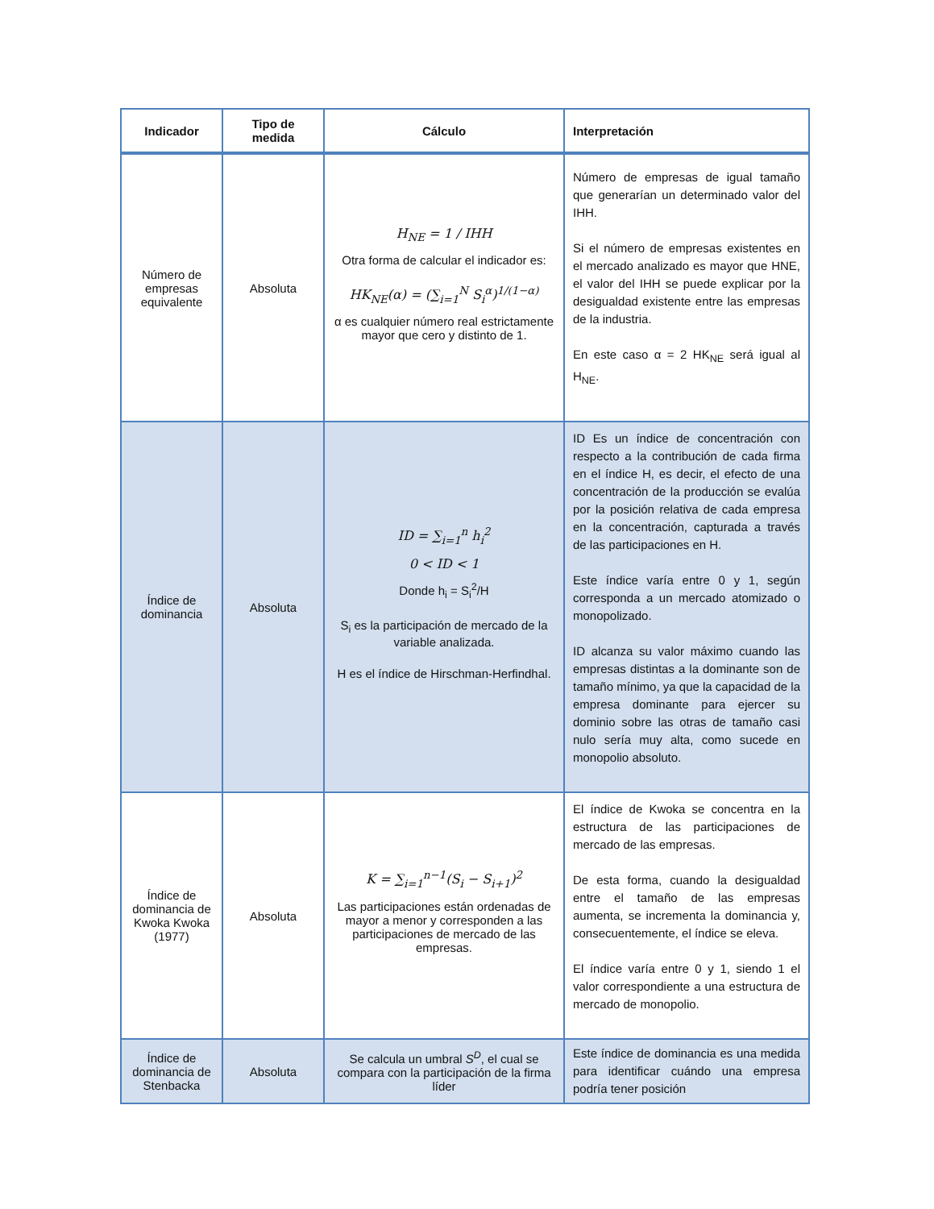| Indicador | Tipo de medida | Cálculo | Interpretación |
| --- | --- | --- | --- |
| Número de empresas equivalente | Absoluta | H<sub>NE</sub> = 1 / IHH Otra forma de calcular el indicador es: HK<sub>NE</sub>(α) = (∑<sub>i=1</sub><sup>N</sup> S<sub>i</sub><sup>α</sup>)<sup>1/(1−α)</sup> α es cualquier número real estrictamente mayor que cero y distinto de 1. | Número de empresas de igual tamaño que generarían un determinado valor del IHH. Si el número de empresas existentes en el mercado analizado es mayor que HNE, el valor del IHH se puede explicar por la desigualdad existente entre las empresas de la industria. En este caso α = 2 HK<sub>NE</sub> será igual al H<sub>NE</sub>. |
| Índice de dominancia | Absoluta | ID = ∑<sub>i=1</sub><sup>n</sup> h<sub>i</sub><sup>2</sup> 0 < ID < 1 Donde h<sub>i</sub> = S<sub>i</sub><sup>2</sup>/H S<sub>i</sub> es la participación de mercado de la variable analizada. H es el índice de Hirschman-Herfindhal. | ID Es un índice de concentración con respecto a la contribución de cada firma en el índice H, es decir, el efecto de una concentración de la producción se evalúa por la posición relativa de cada empresa en la concentración, capturada a través de las participaciones en H. Este índice varía entre 0 y 1, según corresponda a un mercado atomizado o monopolizado. ID alcanza su valor máximo cuando las empresas distintas a la dominante son de tamaño mínimo, ya que la capacidad de la empresa dominante para ejercer su dominio sobre las otras de tamaño casi nulo sería muy alta, como sucede en monopolio absoluto. |
| Índice de dominancia de Kwoka Kwoka (1977) | Absoluta | K = ∑<sub>i=1</sub><sup>n−1</sup>(S<sub>i</sub> − S<sub>i+1</sub>)<sup>2</sup> Las participaciones están ordenadas de mayor a menor y corresponden a las participaciones de mercado de las empresas. | El índice de Kwoka se concentra en la estructura de las participaciones de mercado de las empresas. De esta forma, cuando la desigualdad entre el tamaño de las empresas aumenta, se incrementa la dominancia y, consecuentemente, el índice se eleva. El índice varía entre 0 y 1, siendo 1 el valor correspondiente a una estructura de mercado de monopolio. |
| Índice de dominancia de Stenbacka | Absoluta | Se calcula un umbral S<sup>D</sup> , el cual se compara con la participación de la firma líder | Este índice de dominancia es una medida para identificar cuándo una empresa podría tener posición |